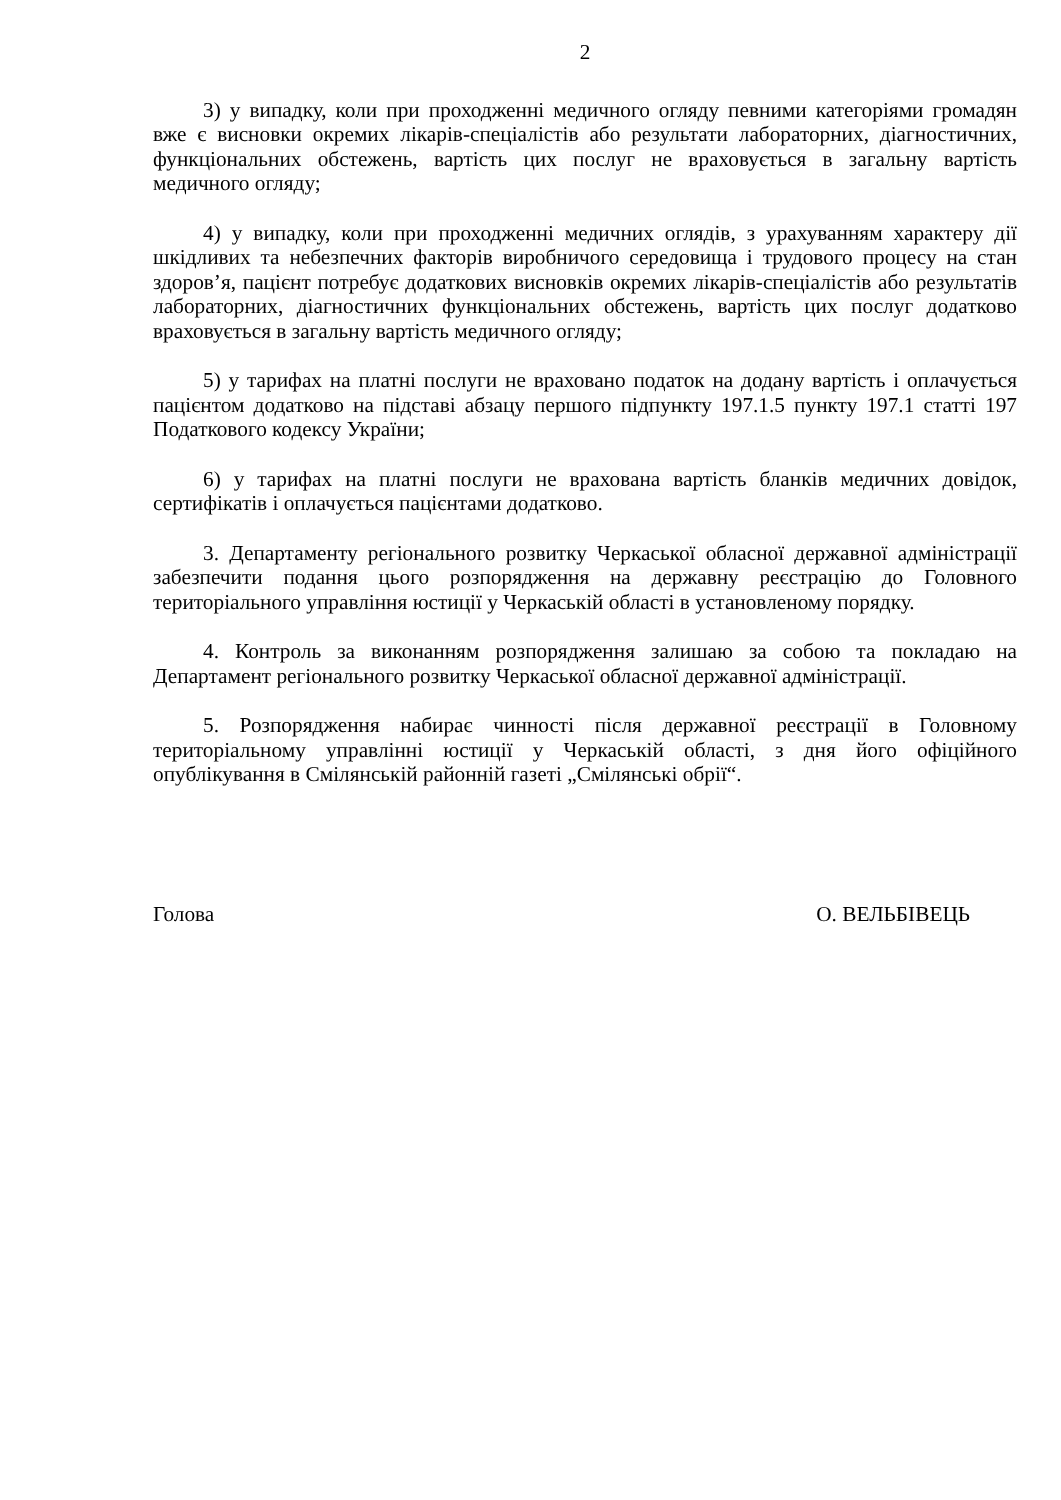2
3) у випадку, коли при проходженні медичного огляду певними категоріями громадян вже є висновки окремих лікарів-спеціалістів або результати лабораторних, діагностичних, функціональних обстежень, вартість цих послуг не враховується в загальну вартість медичного огляду;
4) у випадку, коли при проходженні медичних оглядів, з урахуванням характеру дії шкідливих та небезпечних факторів виробничого середовища і трудового процесу на стан здоров’я, пацієнт потребує додаткових висновків окремих лікарів-спеціалістів або результатів лабораторних, діагностичних функціональних обстежень, вартість цих послуг додатково враховується в загальну вартість медичного огляду;
5) у тарифах на платні послуги не враховано податок на додану вартість і оплачується пацієнтом додатково на підставі абзацу першого підпункту 197.1.5 пункту 197.1 статті 197 Податкового кодексу України;
6) у тарифах на платні послуги не врахована вартість бланків медичних довідок, сертифікатів і оплачується пацієнтами додатково.
3. Департаменту регіонального розвитку Черкаської обласної державної адміністрації забезпечити подання цього розпорядження на державну реєстрацію до Головного територіального управління юстиції у Черкаській області в установленому порядку.
4. Контроль за виконанням розпорядження залишаю за собою та покладаю на Департамент регіонального розвитку Черкаської обласної державної адміністрації.
5. Розпорядження набирає чинності після державної реєстрації в Головному територіальному управлінні юстиції у Черкаській області, з дня його офіційного опублікування в Смілянській районній газеті „Смілянські обрії“.
Голова О. ВЕЛЬБІВЕЦЬ